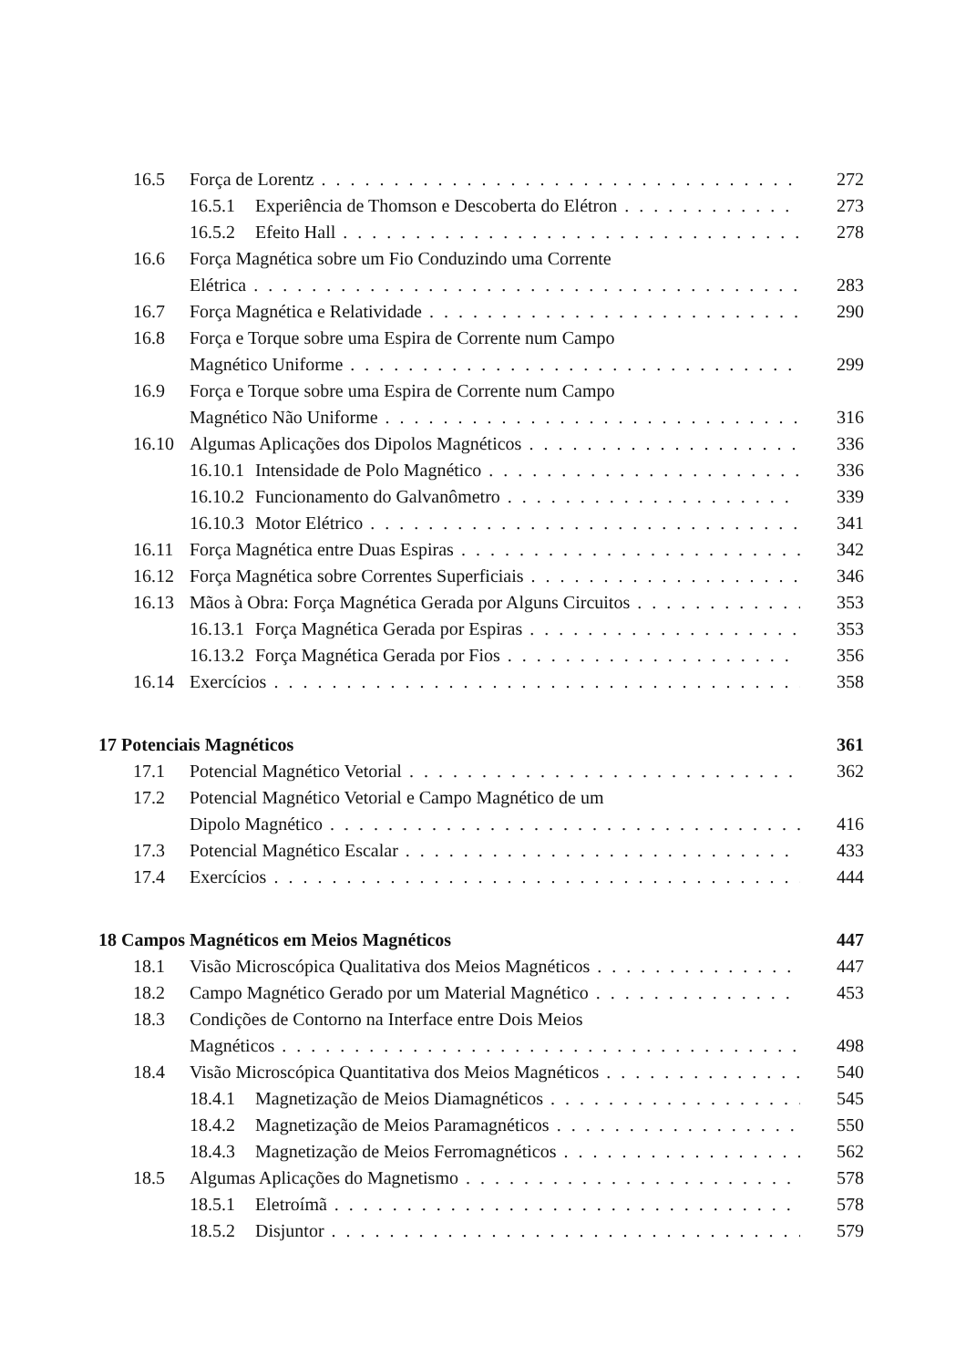16.5 Força de Lorentz 272
16.5.1 Experiência de Thomson e Descoberta do Elétron 273
16.5.2 Efeito Hall 278
16.6 Força Magnética sobre um Fio Conduzindo uma Corrente
Elétrica 283
16.7 Força Magnética e Relatividade 290
16.8 Força e Torque sobre uma Espira de Corrente num Campo
Magnético Uniforme 299
16.9 Força e Torque sobre uma Espira de Corrente num Campo
Magnético Não Uniforme 316
16.10 Algumas Aplicações dos Dipolos Magnéticos 336
16.10.1 Intensidade de Polo Magnético 336
16.10.2 Funcionamento do Galvanômetro 339
16.10.3 Motor Elétrico 341
16.11 Força Magnética entre Duas Espiras 342
16.12 Força Magnética sobre Correntes Superficiais 346
16.13 Mãos à Obra: Força Magnética Gerada por Alguns Circuitos 353
16.13.1 Força Magnética Gerada por Espiras 353
16.13.2 Força Magnética Gerada por Fios 356
16.14 Exercícios 358
17 Potenciais Magnéticos 361
17.1 Potencial Magnético Vetorial 362
17.2 Potencial Magnético Vetorial e Campo Magnético de um
Dipolo Magnético 416
17.3 Potencial Magnético Escalar 433
17.4 Exercícios 444
18 Campos Magnéticos em Meios Magnéticos 447
18.1 Visão Microscópica Qualitativa dos Meios Magnéticos 447
18.2 Campo Magnético Gerado por um Material Magnético 453
18.3 Condições de Contorno na Interface entre Dois Meios
Magnéticos 498
18.4 Visão Microscópica Quantitativa dos Meios Magnéticos 540
18.4.1 Magnetização de Meios Diamagnéticos 545
18.4.2 Magnetização de Meios Paramagnéticos 550
18.4.3 Magnetização de Meios Ferromagnéticos 562
18.5 Algumas Aplicações do Magnetismo 578
18.5.1 Eletroímã 578
18.5.2 Disjuntor 579